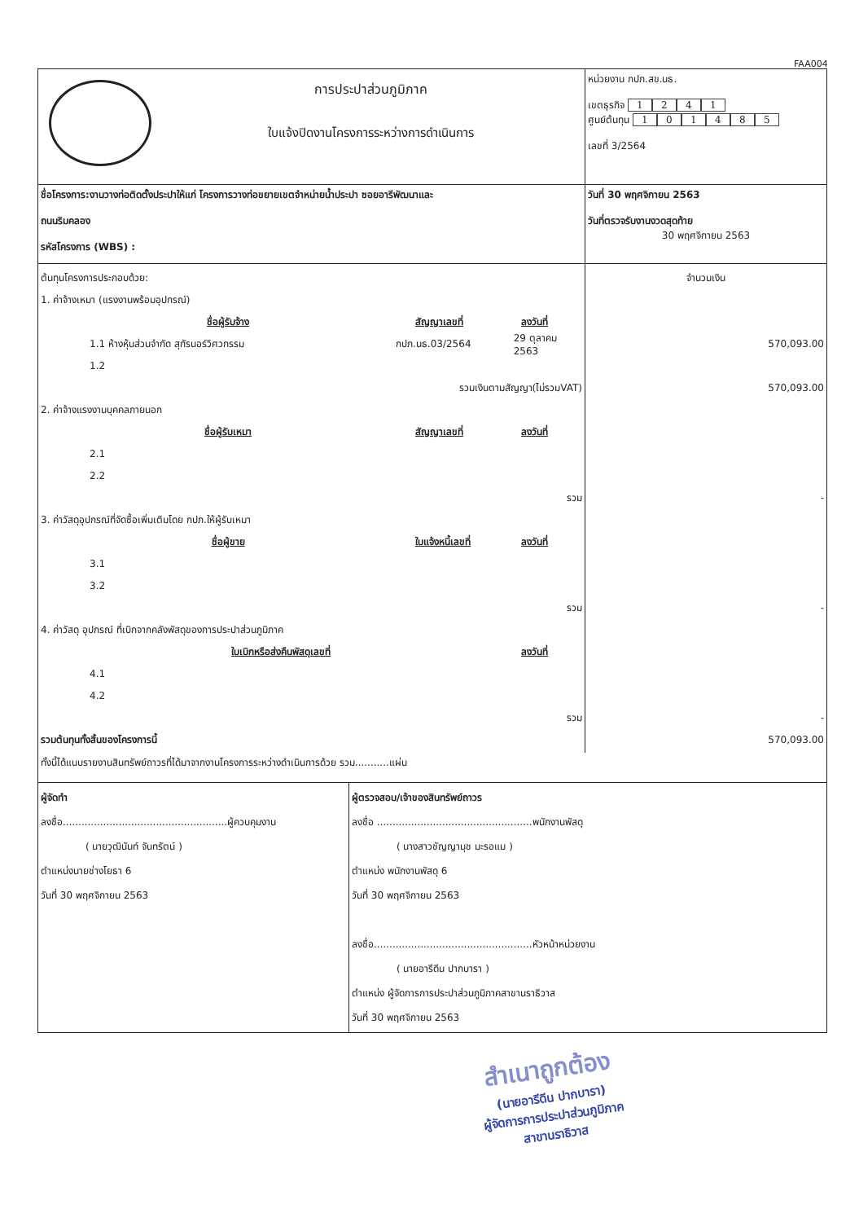FAA004
| การประปาส่วนภูมิภาค ใบแจ้งปิดงานโครงการระหว่างการดำเนินการ | หน่วยงาน กปภ.สข.นธ. เขตธุรกิจ 1 2 4 1 ศูนย์ต้นทุน 1 0 1 4 8 5 เลขที่ 3/2564 |
| ชื่อโครงการ:งานวางท่อติดตั้งประปาให้แก่ โครงการวางท่อขยายเขตจำหน่ายน้ำประปา ซอยอารีพัฒนาและ ถนนริมคลอง รหัสโครงการ (WBS) : | วันที่ 30 พฤศจิกายน 2563 วันที่ตรวจรับงานงวดสุดท้าย 30 พฤศจิกายน 2563 |
| ต้นทุนโครงการประกอบด้วย: 1. ค่าจ้างเหมา (แรงงานพร้อมอุปกรณ์) ชื่อผู้รับจ้าง สัญญาเลขที่ ลงวันที่ 1.1 ห้างหุ้นส่วนจำกัด สุกัรนอร์วิศวกรรม กปภ.นธ.03/2564 29 ตุลาคม 2563 1.2 รวมเงินตามสัญญา(ไม่รวมVAT) 2. ค่าจ้างแรงงานบุคคลภายนอก ชื่อผู้รับเหมา สัญญาเลขที่ ลงวันที่ 2.1 2.2 รวม 3. ค่าวัสดุอุปกรณ์ที่จัดซื้อเพิ่มเติมโดย กปภ.ให้ผู้รับเหมา ชื่อผู้ขาย ใบแจ้งหนี้เลขที่ ลงวันที่ 3.1 3.2 รวม 4. ค่าวัสดุ อุปกรณ์ ที่เบิกจากคลังพัสดุของการประปาส่วนภูมิภาค ใบเบิกหรือส่งคืนพัสดุเลขที่ ลงวันที่ 4.1 4.2 รวม รวมต้นทุนทั้งสิ้นของโครงการนี้ | จำนวนเงิน 570,093.00 570,093.00 - - - 570,093.00 |
| ทั้งนี้ได้แนบรายงานสินทรัพย์ถาวรที่ได้มาจากงานโครงการระหว่างดำเนินการด้วย รวม...........แผ่น | |
| ผู้จัดทำ ลงชื่อ.....................................................ผู้ควบคุมงาน ( นายวุฒินันท์ จันทรัตน์ ) ตำแหน่งนายช่างโยธา 6 วันที่ 30 พฤศจิกายน 2563 ผู้ตรวจสอบ/เจ้าของสินทรัพย์ถาวร ลงชื่อ ..................................................พนักงานพัสดุ ( นางสาวชัญญานุช มะรอแม ) ตำแหน่ง พนักงานพัสดุ 6 วันที่ 30 พฤศจิกายน 2563 ลงชื่อ...................................................หัวหน้าหน่วยงาน ( นายอารีดีน ปากบารา ) ตำแหน่ง ผู้จัดการการประปาส่วนภูมิภาคสาขานราธิวาส วันที่ 30 พฤศจิกายน 2563 | |
สำเนาถูกต้อง
(นายอารีดีน ปากบารา)
ผู้จัดการการประปาส่วนภูมิภาค
สาขานราธิวาส